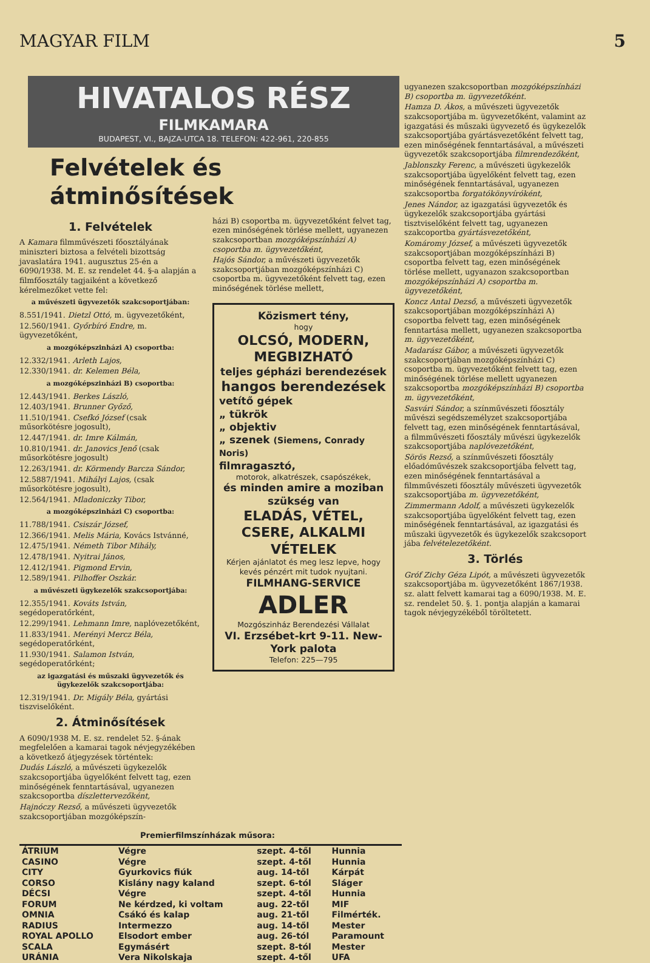MAGYAR FILM 5
HIVATALOS RÉSZ
FILMKAMARA
BUDAPEST, VI., BAJZA-UTCA 18. TELEFON: 422-961, 220-855
Felvételek és átminősítések
1. Felvételek
A Kamara filmművészeti főosztályának miniszteri biztosa a felvételi bizottság javaslatára 1941. augusztus 25-én a 6090/1938. M. E. sz rendelet 44. §-a alapján a filmfőosztály tagjaiként a következő kérelmezőket vette fel:
a művészeti ügyvezetők szakcsoportjában:
8.551/1941. Dietzl Ottó, m. ügyvezetőként,
12.560/1941. Győrbíró Endre, m. ügyvezetőként,
a mozgóképszinházi A) csoportba:
12.332/1941. Arleth Lajos,
12.330/1941. dr. Kelemen Béla,
a mozgóképszinházi B) csoportba:
12.443/1941. Berkes László,
12.403/1941. Brunner Győző,
11.510/1941. Csefkó József (csak műsorkötésre jogosult),
12.447/1941. dr. Imre Kálmán,
10.810/1941. dr. Janovics Jenő (csak műsorkötésre jogosult)
12.263/1941. dr. Körmendy Barcza Sándor,
12.5887/1941. Mihályi Lajos, (csak műsorkötésre jogosult),
12.564/1941. Mladoniczky Tibor,
a mozgóképszinházi C) csoportba:
11.788/1941. Csiszár József,
12.366/1941. Melis Mária, Kovács Istvánné,
12.475/1941. Németh Tibor Mihály,
12.478/1941. Nyitrai János,
12.412/1941. Pigmond Ervin,
12.589/1941. Pilhoffer Oszkár.
a művészeti ügykezelők szakcsoportjába:
12.355/1941. Kováts István, segédoperatőrként,
12.299/1941. Lehmann Imre, naplóvezetőként,
11.833/1941. Merényi Mercz Béla, segédoperatőrként,
11.930/1941. Salamon István, segédoperatőrként;
az igazgatási és műszaki ügyvezetők és ügykezelők szakcsoportjába:
12.319/1941. Dr. Migály Béla, gyártási tiszviselőként.
2. Átminősítések
A 6090/1938 M. E. sz. rendelet 52. §-ának megfelelően a kamarai tagok névjegyzékében a következő átjegyzések történtek:
Dudás László, a művészeti ügykezelők szakcsoportjába ügyelőként felvett tag, ezen minőségének fenntartásával, ugyanezen szakcsoportba díszlettervezőként,
Hajnóczy Rezső, a művészeti ügyvezetők szakcsoportjában mozgóképszín-
házi B) csoportba m. ügyvezetőként felvet tag, ezen minőségének törlése mellett, ugyanezen szakcsoportban mozgóképszínházi A) csoportba m. ügyvezetőként,
Hajós Sándor, a művészeti ügyvezetők szakcsoportjában mozgóképszínházi C) csoportba m. ügyvezetőként felvett tag, ezen minőségének törlése mellett,
Közismert tény,
hogy
OLCSÓ, MODERN, MEGBIZHATÓ
teljes gépházi berendezések
hangos berendezések
vetítő gépek
„ tükrök
„ objektiv
„ szenek (Siemens, Conrady Noris)
filmragasztó,
motorok, alkatrészek, csapószékek,
és minden amire a moziban szükség van
ELADÁS, VÉTEL, CSERE, ALKALMI VÉTELEK
Kérjen ajánlatot és meg lesz lepve, hogy kevés pénzért mit tudok nyujtani.
FILMHANG-SERVICE
ADLER
Mozgószinház Berendezési Vállalat
VI. Erzsébet-krt 9-11. New-York palota
Telefon: 225—795
Premierfilmszínházak műsora:
| ÁTRIUM | Végre | szept. 4-től | Hunnia |
| CASINO | Végre | szept. 4-től | Hunnia |
| CITY | Gyurkovics fiúk | aug. 14-től | Kárpát |
| CORSO | Kislány nagy kaland | szept. 6-tól | Sláger |
| DÉCSI | Végre | szept. 4-től | Hunnia |
| FORUM | Ne kérdzed, ki voltam | aug. 22-től | MIF |
| OMNIA | Csákó és kalap | aug. 21-től | Filmérték. |
| RADIUS | Intermezzo | aug. 14-től | Mester |
| ROYAL APOLLO | Elsodort ember | aug. 26-tól | Paramount |
| SCALA | Egymásért | szept. 8-tól | Mester |
| URÁNIA | Vera Nikolskaja | szept. 4-től | UFA |
ugyanezen szakcsoportban mozgóképszínházi B) csoportba m. ügyvezetőként.
Hamza D. Ákos, a művészeti ügyvezetők szakcsoportjába m. ügyvezetőként, valamint az igazgatási és műszaki ügyvezető és ügykezelők szakcsoportjába gyártásvezetőként felvett tag, ezen minőségének fenntartásával, a művészeti ügyvezetők szakcsoportjába filmrendezőként,
Jablonszky Ferenc, a művészeti ügykezelők szakcsoportjába ügyelőként felvett tag, ezen minőségének fenntartásával, ugyanezen szakcsoportba forgatókönyvíróként,
Jenes Nándor, az igazgatási ügyvezetők és ügykezelők szakcsoportjába gyártási tisztviselőként felvett tag, ugyanezen szakcoportba gyártásvezetőként,
Komáromy József, a művészeti ügyvezetők szakcsoportjában mozgóképszínházi B) csoportba felvett tag, ezen minőségének törlése mellett, ugyanazon szakcsoportban mozgóképszínházi A) csoportba m. ügyvezetőként,
Koncz Antal Dezső, a művészeti ügyvezetők szakcsoportjában mozgóképszínházi A) csoportba felvett tag, ezen minőségének fenntartása mellett, ugyanezen szakcsoportba m. ügyvezetőként,
Madarász Gábor, a művészeti ügyvezetők szakcsoportjában mozgóképszínházi C) csoportba m. ügyvezetőként felvett tag, ezen minőségének törlése mellett ugyanezen szakcsoportba mozgóképszínházi B) csoportba m. ügyvezetőként,
Sasvári Sándor, a színművészeti főosztály művészi segédszemélyzet szakcsoportjába felvett tag, ezen minőségének fenntartásával, a filmművészeti főosztály művészi ügykezelők szakcsoportjába naplóvezetőként,
Sörös Rezső, a színművészeti főosztály előadóművészek szakcsoportjába felvett tag, ezen minőségének fenntartásával a filmművészeti főosztály művészeti ügyvezetők szakcsoportjába m. ügyvezetőként,
Zimmermann Adolf, a művészeti ügykezelők szakcsoportjába ügyelőként felvett tag, ezen minőségének fenntartásával, az igazgatási és műszaki ügyvezetők és ügykezelők szakcsoport jába felvételezetőként.
3. Törlés
Gróf Zichy Géza Lipót, a művészeti ügyvezetők szakcsoportjába m. ügyvezetőként 1867/1938. sz. alatt felvett kamarai tag a 6090/1938. M. E. sz. rendelet 50. §. 1. pontja alapján a kamarai tagok névjegyzékéből töröltetett.